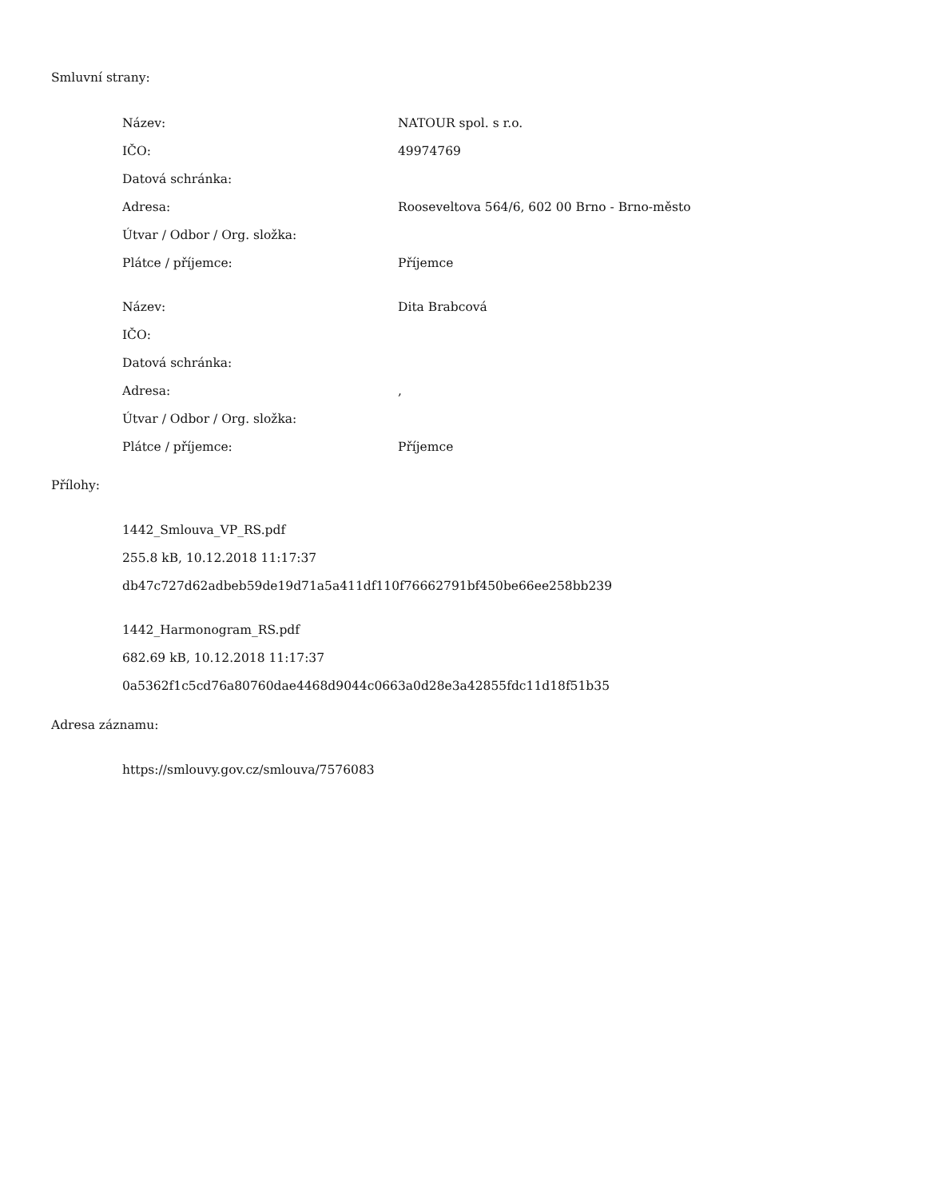Smluvní strany:
| Název: | NATOUR spol. s r.o. |
| IČO: | 49974769 |
| Datová schránka: | |
| Adresa: | Rooseveltova 564/6, 602 00 Brno - Brno-město |
| Útvar / Odbor / Org. složka: | |
| Plátce / příjemce: | Příjemce |
| Název: | Dita Brabcová |
| IČO: | |
| Datová schránka: | |
| Adresa: | , |
| Útvar / Odbor / Org. složka: | |
| Plátce / příjemce: | Příjemce |
Přílohy:
1442_Smlouva_VP_RS.pdf
255.8 kB, 10.12.2018 11:17:37
db47c727d62adbeb59de19d71a5a411df110f76662791bf450be66ee258bb239
1442_Harmonogram_RS.pdf
682.69 kB, 10.12.2018 11:17:37
0a5362f1c5cd76a80760dae4468d9044c0663a0d28e3a42855fdc11d18f51b35
Adresa záznamu:
https://smlouvy.gov.cz/smlouva/7576083